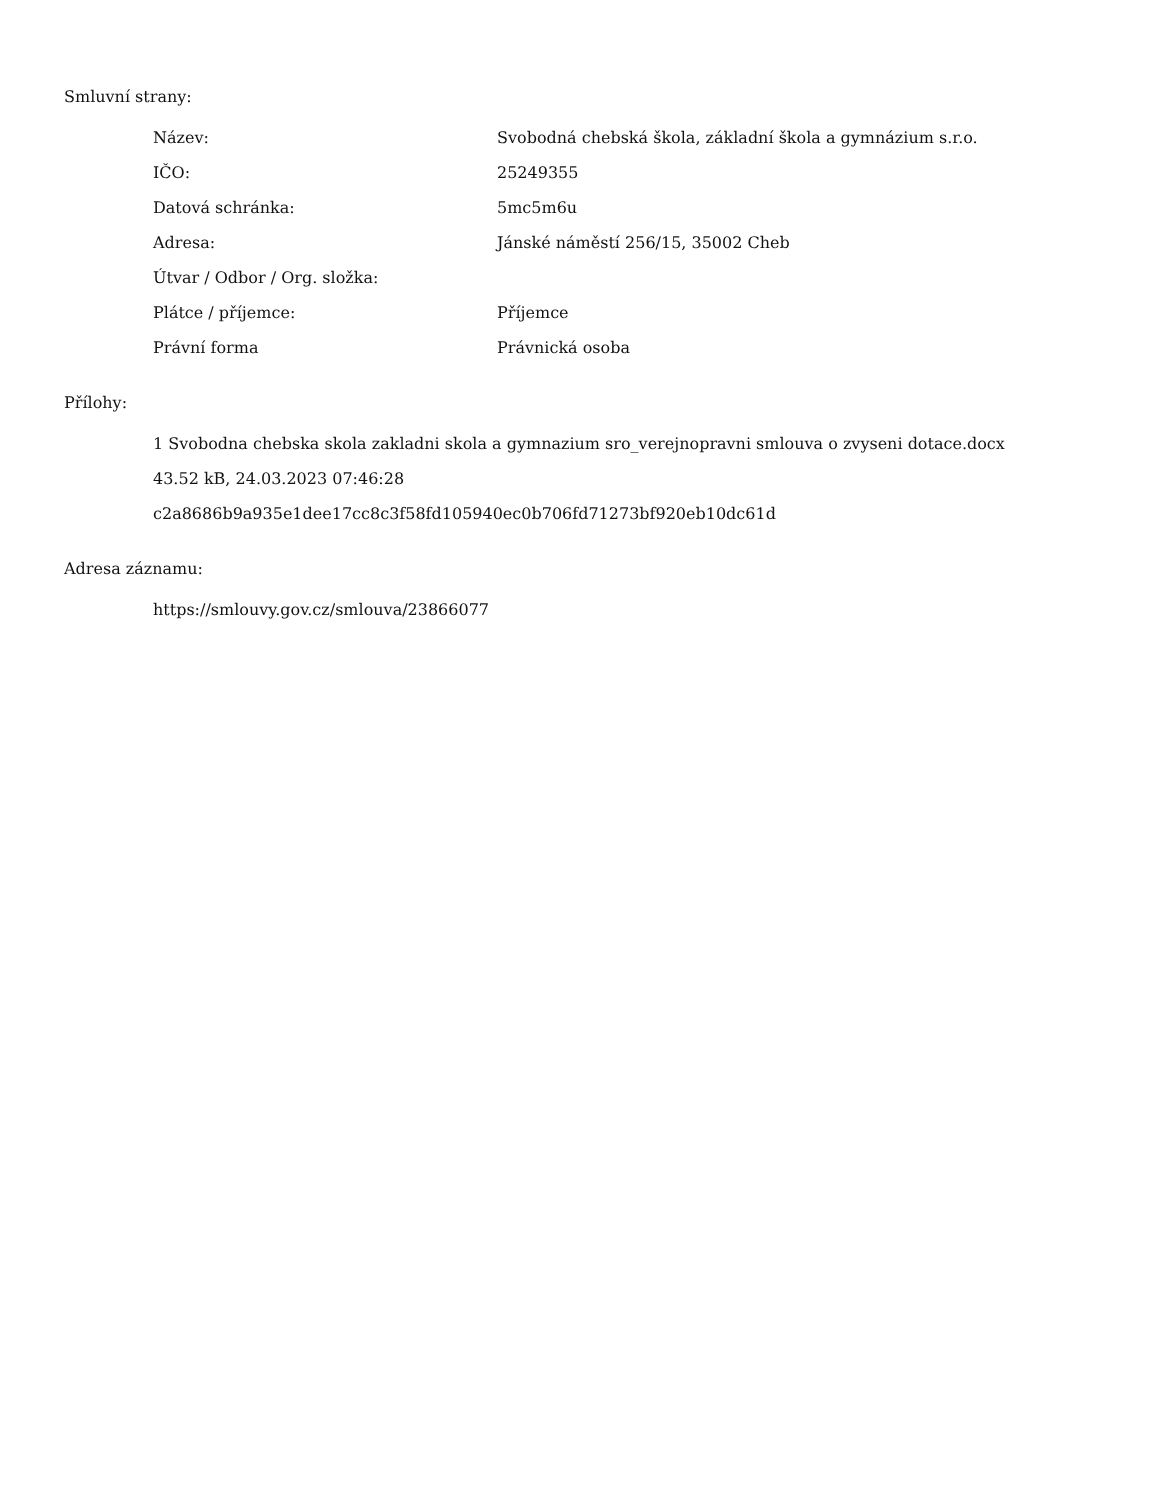Smluvní strany:
| Název: | Svobodná chebská škola, základní škola a gymnázium s.r.o. |
| IČO: | 25249355 |
| Datová schránka: | 5mc5m6u |
| Adresa: | Jánské náměstí 256/15, 35002 Cheb |
| Útvar / Odbor / Org. složka: | |
| Plátce / příjemce: | Příjemce |
| Právní forma | Právnická osoba |
Přílohy:
1 Svobodna chebska skola zakladni skola a gymnazium sro_verejnopravni smlouva o zvyseni dotace.docx
43.52 kB, 24.03.2023 07:46:28
c2a8686b9a935e1dee17cc8c3f58fd105940ec0b706fd71273bf920eb10dc61d
Adresa záznamu:
https://smlouvy.gov.cz/smlouva/23866077